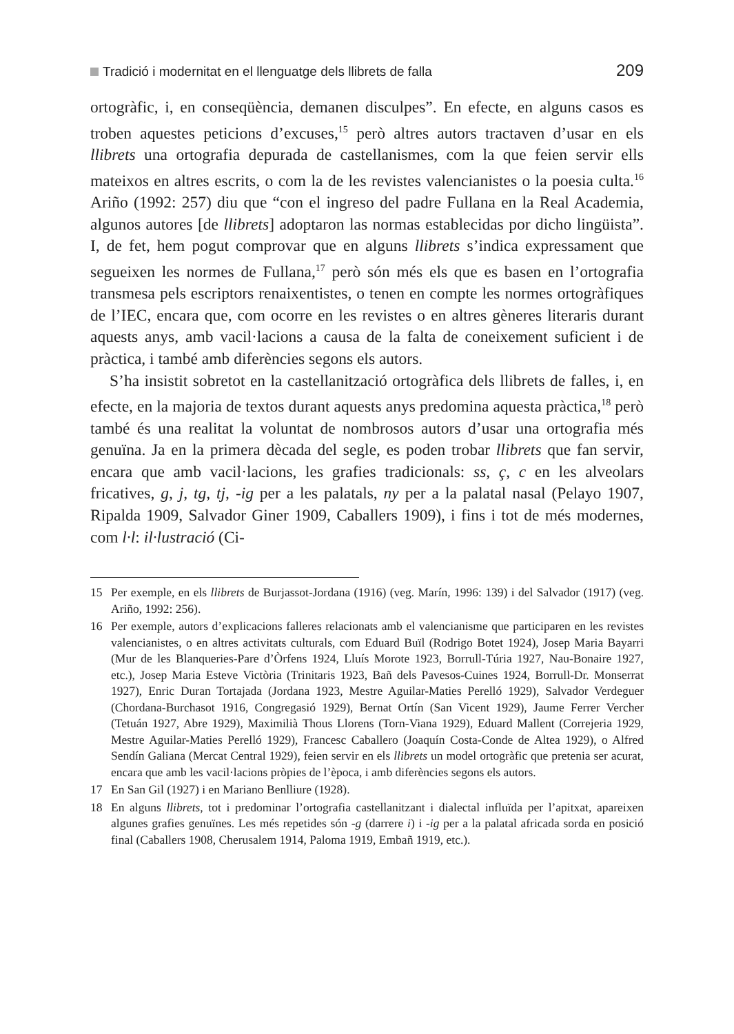Tradició i modernitat en el llenguatge dels llibrets de falla 209
ortogràfic, i, en conseqüència, demanen disculpes”. En efecte, en alguns casos es troben aquestes peticions d’excuses,<sup>15</sup> però altres autors tractaven d’usar en els llibrets una ortografia depurada de castellanismes, com la que feien servir ells mateixos en altres escrits, o com la de les revistes valencianistes o la poesia culta.<sup>16</sup> Ariño (1992: 257) diu que “con el ingreso del padre Fullana en la Real Academia, algunos autores [de llibrets] adoptaron las normas establecidas por dicho lingüista”. I, de fet, hem pogut comprovar que en alguns llibrets s’indica expressament que segueixen les normes de Fullana,<sup>17</sup> però són més els que es basen en l’ortografia transmesa pels escriptors renaixentistes, o tenen en compte les normes ortogràfiques de l’IEC, encara que, com ocorre en les revistes o en altres gèneres literaris durant aquests anys, amb vacil·lacions a causa de la falta de coneixement suficient i de pràctica, i també amb diferències segons els autors.
S’ha insistit sobretot en la castellanització ortogràfica dels llibrets de falles, i, en efecte, en la majoria de textos durant aquests anys predomina aquesta pràctica,<sup>18</sup> però també és una realitat la voluntat de nombrosos autors d’usar una ortografia més genuïna. Ja en la primera dècada del segle, es poden trobar llibrets que fan servir, encara que amb vacil·lacions, les grafies tradicionals: ss, ç, c en les alveolars fricatives, g, j, tg, tj, -ig per a les palatals, ny per a la palatal nasal (Pelayo 1907, Ripalda 1909, Salvador Giner 1909, Caballers 1909), i fins i tot de més modernes, com l·l: il·lustració (Ci-
15 Per exemple, en els llibrets de Burjassot-Jordana (1916) (veg. Marín, 1996: 139) i del Salvador (1917) (veg. Ariño, 1992: 256).
16 Per exemple, autors d’explicacions falleres relacionats amb el valencianisme que participaren en les revistes valencianistes, o en altres activitats culturals, com Eduard Buïl (Rodrigo Botet 1924), Josep Maria Bayarri (Mur de les Blanqueries-Pare d’Òrfens 1924, Lluís Morote 1923, Borrull-Túria 1927, Nau-Bonaire 1927, etc.), Josep Maria Esteve Victòria (Trinitaris 1923, Bañ dels Pavesos-Cuines 1924, Borrull-Dr. Monserrat 1927), Enric Duran Tortajada (Jordana 1923, Mestre Aguilar-Maties Perelló 1929), Salvador Verdeguer (Chordana-Burchasot 1916, Congregasió 1929), Bernat Ortín (San Vicent 1929), Jaume Ferrer Vercher (Tetuán 1927, Abre 1929), Maximilià Thous Llorens (Torn-Viana 1929), Eduard Mallent (Correjeria 1929, Mestre Aguilar-Maties Perelló 1929), Francesc Caballero (Joaquín Costa-Conde de Altea 1929), o Alfred Sendín Galiana (Mercat Central 1929), feien servir en els llibrets un model ortogràfic que pretenia ser acurat, encara que amb les vacil·lacions pròpies de l’època, i amb diferències segons els autors.
17 En San Gil (1927) i en Mariano Benlliure (1928).
18 En alguns llibrets, tot i predominar l’ortografia castellanitzant i dialectal influïda per l’apitxat, apareixen algunes grafies genuïnes. Les més repetides són -g (darrere i) i -ig per a la palatal africada sorda en posició final (Caballers 1908, Cherusalem 1914, Paloma 1919, Embañ 1919, etc.).